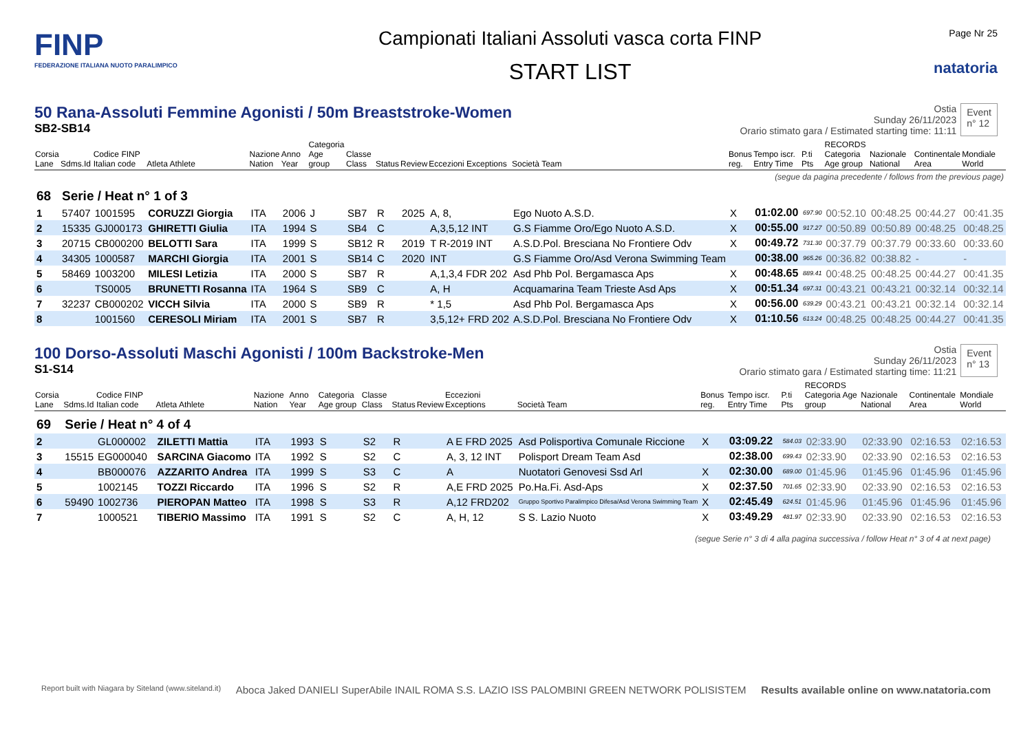FINP
FEDERAZIONE ITALIANA NUOTO PARALIMPICO
Campionati Italiani Assoluti vasca corta FINP
START LIST
Page Nr 25
natatoria
50 Rana-Assoluti Femmine Agonisti / 50m Breaststroke-Women
SB2-SB14
Ostia
Sunday 26/11/2023
Orario stimato gara / Estimated starting time: 11:11
Event
n° 12
| Corsia Lane | Sdms.Id | Codice FINP Italian code | Atleta Athlete | Nazione Nation | Anno Year | Categoria Age group | Classe Class | Status | Review | Eccezioni Exceptions | Società Team | Bonus reg. | Tempo iscr. Entry Time | P.ti Pts | RECORDS Categoria Age group | Nazionale National | Continentale Area | Mondiale World |
| --- | --- | --- | --- | --- | --- | --- | --- | --- | --- | --- | --- | --- | --- | --- | --- | --- | --- | --- |
| (segue da pagina precedente / follows from the previous page) | | | | | | | | | | | | | | | | | | |
| 68 | Serie / Heat n° 1 of 3 | | | | | | | | | | | | | | | | | |
| 1 | 57407 | 1001595 | CORUZZI Giorgia | ITA | 2006 | J | SB7 | R | 2025 | A, 8, | Ego Nuoto A.S.D. | X | 01:02.00 | 697.90 | 00:52.10 | 00:48.25 | 00:44.27 | 00:41.35 |
| 2 | 15335 | GJ000173 | GHIRETTI Giulia | ITA | 1994 | S | SB4 | C | | A,3,5,12 INT | G.S Fiamme Oro/Ego Nuoto A.S.D. | X | 00:55.00 | 917.27 | 00:50.89 | 00:50.89 | 00:48.25 | 00:48.25 |
| 3 | 20715 | CB000200 | BELOTTI Sara | ITA | 1999 | S | SB12 | R | 2019 | T R-2019 INT | A.S.D.Pol. Bresciana No Frontiere Odv | X | 00:49.72 | 731.30 | 00:37.79 | 00:37.79 | 00:33.60 | 00:33.60 |
| 4 | 34305 | 1000587 | MARCHI Giorgia | ITA | 2001 | S | SB14 | C | 2020 | INT | G.S Fiamme Oro/Asd Verona Swimming Team | | 00:38.00 | 965.26 | 00:36.82 | 00:38.82 | - | - |
| 5 | 58469 | 1003200 | MILESI Letizia | ITA | 2000 | S | SB7 | R | | A,1,3,4 FDR 202 | Asd Phb Pol. Bergamasca Aps | X | 00:48.65 | 889.41 | 00:48.25 | 00:48.25 | 00:44.27 | 00:41.35 |
| 6 | | TS0005 | BRUNETTI Rosanna | ITA | 1964 | S | SB9 | C | | A, H | Acquamarina Team Trieste Asd Aps | X | 00:51.34 | 697.31 | 00:43.21 | 00:43.21 | 00:32.14 | 00:32.14 |
| 7 | 32237 | CB000202 | VICCH Silvia | ITA | 2000 | S | SB9 | R | | * 1,5 | Asd Phb Pol. Bergamasca Aps | X | 00:56.00 | 639.29 | 00:43.21 | 00:43.21 | 00:32.14 | 00:32.14 |
| 8 | | 1001560 | CERESOLI Miriam | ITA | 2001 | S | SB7 | R | | 3,5,12+ FRD 202 | A.S.D.Pol. Bresciana No Frontiere Odv | X | 01:10.56 | 613.24 | 00:48.25 | 00:48.25 | 00:44.27 | 00:41.35 |
100 Dorso-Assoluti Maschi Agonisti / 100m Backstroke-Men
S1-S14
Ostia
Sunday 26/11/2023
Orario stimato gara / Estimated starting time: 11:21
Event
n° 13
| Corsia Lane | Sdms.Id | Codice FINP Italian code | Atleta Athlete | Nazione Nation | Anno Year | Categoria Age group | Classe Class | Status | Review | Eccezioni Exceptions | Società Team | Bonus reg. | Tempo iscr. Entry Time | P.ti Pts | RECORDS Categoria Age group | Nazionale National | Continentale Area | Mondiale World |
| --- | --- | --- | --- | --- | --- | --- | --- | --- | --- | --- | --- | --- | --- | --- | --- | --- | --- | --- |
| 69 | Serie / Heat n° 4 of 4 | | | | | | | | | | | | | | | | | |
| 2 | | GL000002 | ZILETTI Mattia | ITA | 1993 | S | S2 | R | | A E FRD 2025 | Asd Polisportiva Comunale Riccione | X | 03:09.22 | 584.03 | 02:33.90 | 02:33.90 | 02:16.53 | 02:16.53 |
| 3 | 15515 | EG000040 | SARCINA Giacomo | ITA | 1992 | S | S2 | C | | A, 3, 12 INT | Polisport Dream Team Asd | | 02:38.00 | 699.43 | 02:33.90 | 02:33.90 | 02:16.53 | 02:16.53 |
| 4 | | BB000076 | AZZARITO Andrea | ITA | 1999 | S | S3 | C | | A | Nuotatori Genovesi Ssd Arl | X | 02:30.00 | 689.00 | 01:45.96 | 01:45.96 | 01:45.96 | 01:45.96 |
| 5 | | 1002145 | TOZZI Riccardo | ITA | 1996 | S | S2 | R | | A,E FRD 2025 | Po.Ha.Fi. Asd-Aps | X | 02:37.50 | 701.65 | 02:33.90 | 02:33.90 | 02:16.53 | 02:16.53 |
| 6 | 59490 | 1002736 | PIEROPAN Matteo | ITA | 1998 | S | S3 | R | | A,12 FRD202 | Gruppo Sportivo Paralimpico Difesa/Asd Verona Swimming Team | X | 02:45.49 | 624.51 | 01:45.96 | 01:45.96 | 01:45.96 | 01:45.96 |
| 7 | | 1000521 | TIBERIO Massimo | ITA | 1991 | S | S2 | C | | A, H, 12 | S S. Lazio Nuoto | X | 03:49.29 | 481.97 | 02:33.90 | 02:33.90 | 02:16.53 | 02:16.53 |
(segue Serie n° 3 di 4 alla pagina successiva / follow Heat n° 3 of 4 at next page)
Report built with Niagara by Siteland (www.siteland.it)
Aboca Jaked DANIELI SuperAbile INAIL ROMA S.S. LAZIO ISS PALOMBINI GREEN NETWORK POLISISTEM
Results available online on www.natatoria.com